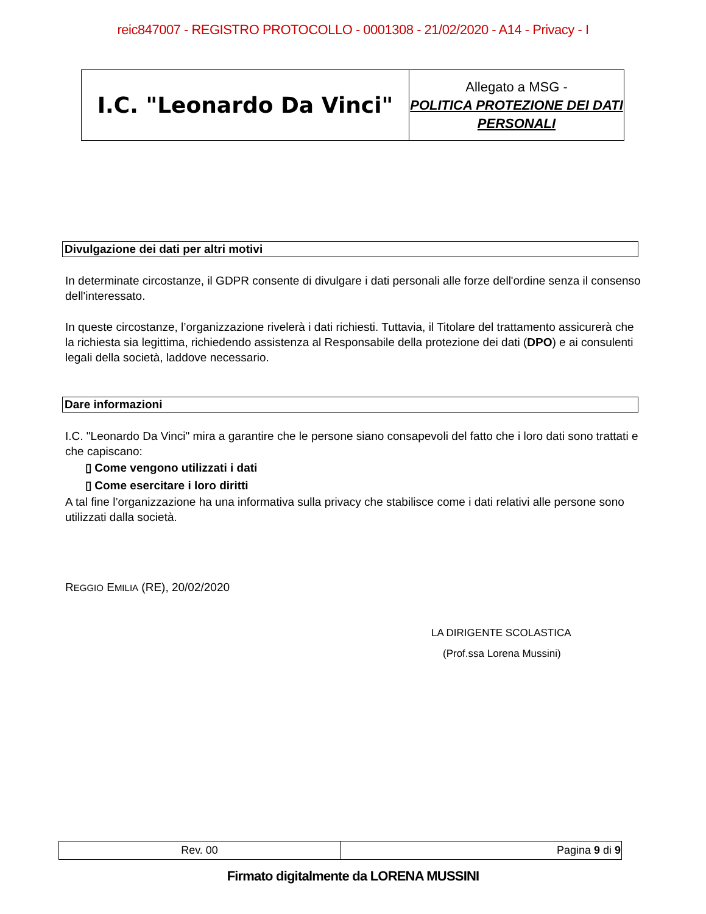reic847007 - REGISTRO PROTOCOLLO - 0001308 - 21/02/2020 - A14 - Privacy - I
| I.C. "Leonardo Da Vinci" | Allegato a MSG - POLITICA PROTEZIONE DEI DATI PERSONALI |
Divulgazione dei dati per altri motivi
In determinate circostanze, il GDPR consente di divulgare i dati personali alle forze dell'ordine senza il consenso dell'interessato.
In queste circostanze, l’organizzazione rivelerà i dati richiesti. Tuttavia, il Titolare del trattamento assicurerà che la richiesta sia legittima, richiedendo assistenza al Responsabile della protezione dei dati (DPO) e ai consulenti legali della società, laddove necessario.
Dare informazioni
I.C. "Leonardo Da Vinci" mira a garantire che le persone siano consapevoli del fatto che i loro dati sono trattati e che capiscano:
▯ Come vengono utilizzati i dati
▯ Come esercitare i loro diritti
A tal fine l’organizzazione ha una informativa sulla privacy che stabilisce come i dati relativi alle persone sono utilizzati dalla società.
REGGIO EMILIA (RE), 20/02/2020
LA DIRIGENTE SCOLASTICA
(Prof.ssa Lorena Mussini)
| Rev. 00 | Pagina 9 di 9 |
Firmato digitalmente da LORENA MUSSINI